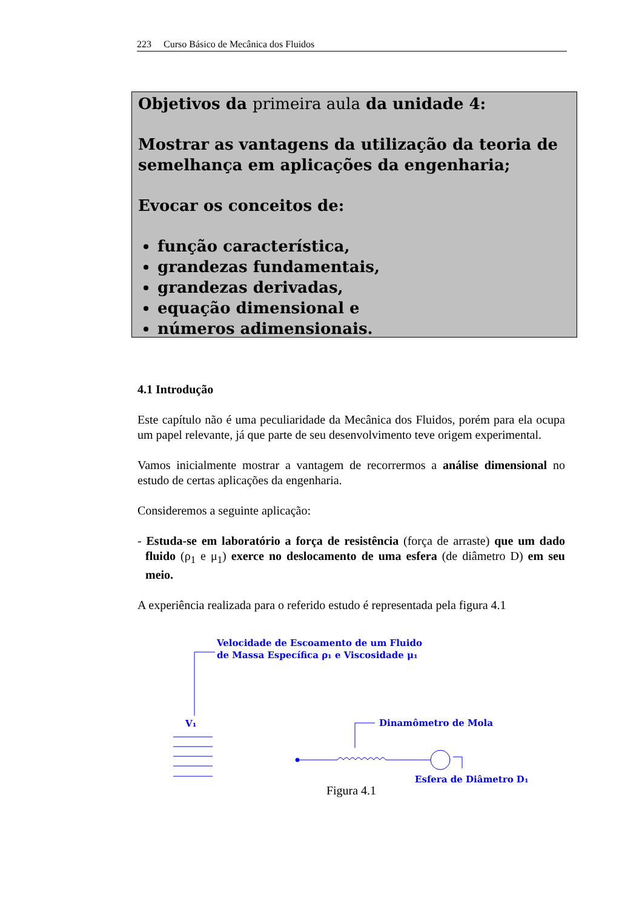223 Curso Básico de Mecânica dos Fluidos
Objetivos da primeira aula da unidade 4:
Mostrar as vantagens da utilização da teoria de semelhança em aplicações da engenharia;
Evocar os conceitos de:
função característica,
grandezas fundamentais,
grandezas derivadas,
equação dimensional e
números adimensionais.
4.1 Introdução
Este capítulo não é uma peculiaridade da Mecânica dos Fluidos, porém para ela ocupa um papel relevante, já que parte de seu desenvolvimento teve origem experimental.
Vamos inicialmente mostrar a vantagem de recorrermos a análise dimensional no estudo de certas aplicações da engenharia.
Consideremos a seguinte aplicação:
- Estuda-se em laboratório a força de resistência (força de arraste) que um dado fluido (ρ<sub>1</sub> e μ<sub>1</sub>) exerce no deslocamento de uma esfera (de diâmetro D) em seu meio.
A experiência realizada para o referido estudo é representada pela figura 4.1
Velocidade de Escoamento de um Fluido
de Massa Específica ρ₁ e Viscosidade μ₁
V₁
Dinamômetro de Mola
Esfera de Diâmetro D₁
Figura 4.1